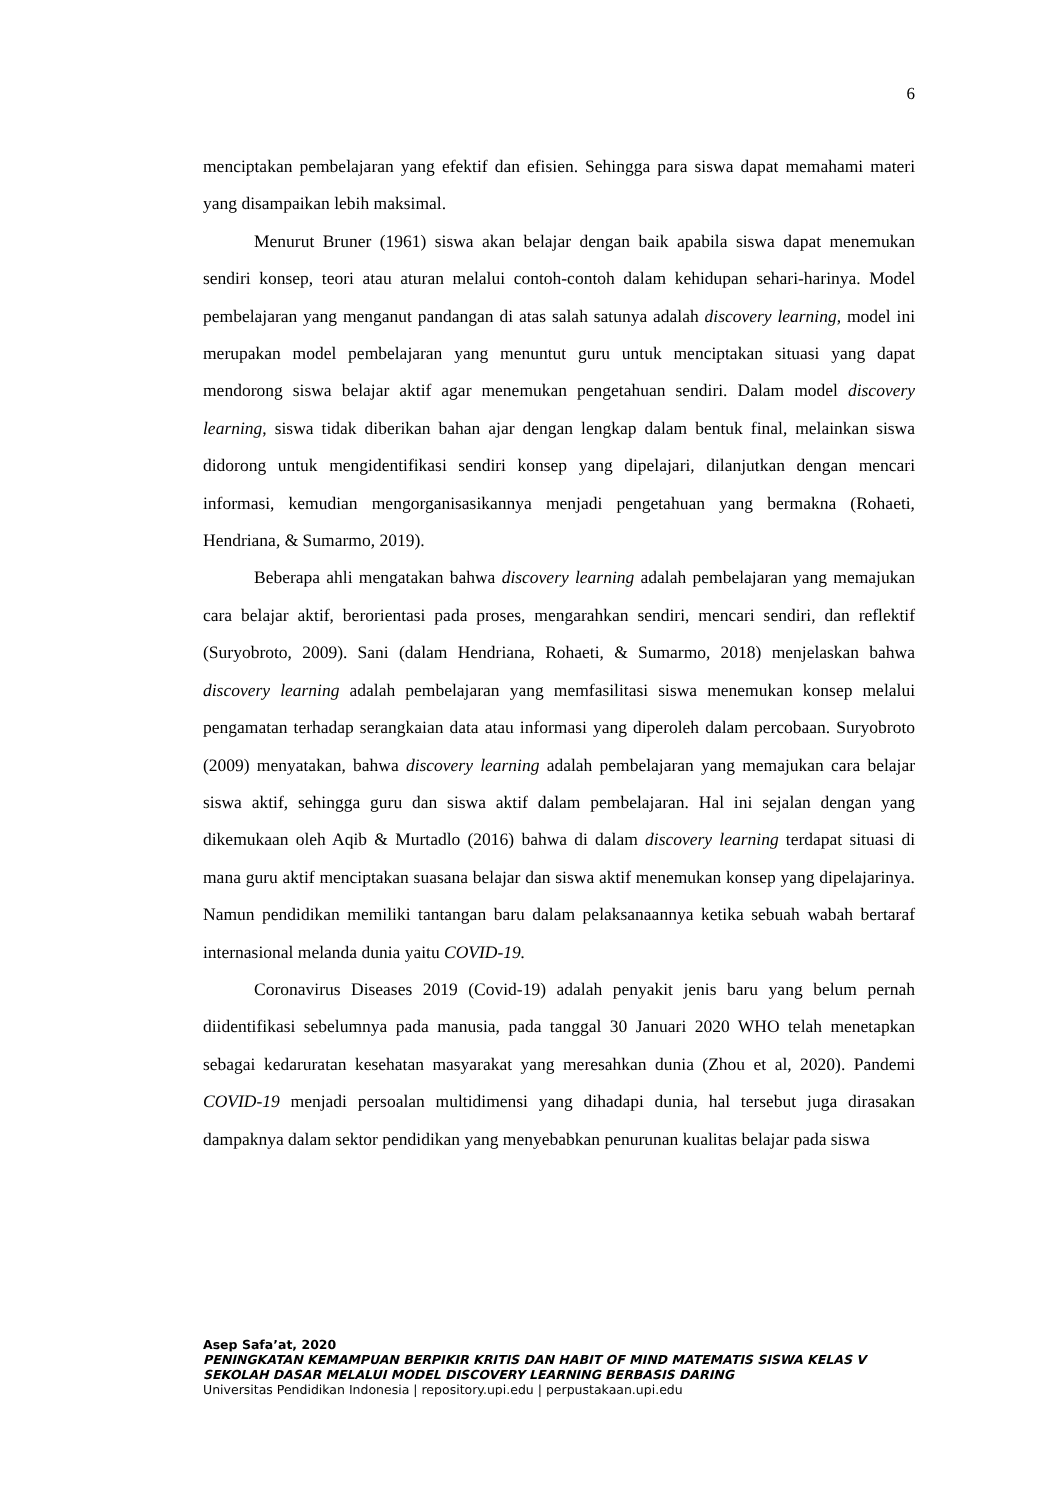6
menciptakan pembelajaran yang efektif dan efisien. Sehingga para siswa dapat memahami materi yang disampaikan lebih maksimal.
Menurut Bruner (1961) siswa akan belajar dengan baik apabila siswa dapat menemukan sendiri konsep, teori atau aturan melalui contoh-contoh dalam kehidupan sehari-harinya. Model pembelajaran yang menganut pandangan di atas salah satunya adalah discovery learning, model ini merupakan model pembelajaran yang menuntut guru untuk menciptakan situasi yang dapat mendorong siswa belajar aktif agar menemukan pengetahuan sendiri. Dalam model discovery learning, siswa tidak diberikan bahan ajar dengan lengkap dalam bentuk final, melainkan siswa didorong untuk mengidentifikasi sendiri konsep yang dipelajari, dilanjutkan dengan mencari informasi, kemudian mengorganisasikannya menjadi pengetahuan yang bermakna (Rohaeti, Hendriana, & Sumarmo, 2019).
Beberapa ahli mengatakan bahwa discovery learning adalah pembelajaran yang memajukan cara belajar aktif, berorientasi pada proses, mengarahkan sendiri, mencari sendiri, dan reflektif (Suryobroto, 2009). Sani (dalam Hendriana, Rohaeti, & Sumarmo, 2018) menjelaskan bahwa discovery learning adalah pembelajaran yang memfasilitasi siswa menemukan konsep melalui pengamatan terhadap serangkaian data atau informasi yang diperoleh dalam percobaan. Suryobroto (2009) menyatakan, bahwa discovery learning adalah pembelajaran yang memajukan cara belajar siswa aktif, sehingga guru dan siswa aktif dalam pembelajaran. Hal ini sejalan dengan yang dikemukaan oleh Aqib & Murtadlo (2016) bahwa di dalam discovery learning terdapat situasi di mana guru aktif menciptakan suasana belajar dan siswa aktif menemukan konsep yang dipelajarinya. Namun pendidikan memiliki tantangan baru dalam pelaksanaannya ketika sebuah wabah bertaraf internasional melanda dunia yaitu COVID-19.
Coronavirus Diseases 2019 (Covid-19) adalah penyakit jenis baru yang belum pernah diidentifikasi sebelumnya pada manusia, pada tanggal 30 Januari 2020 WHO telah menetapkan sebagai kedaruratan kesehatan masyarakat yang meresahkan dunia (Zhou et al, 2020). Pandemi COVID-19 menjadi persoalan multidimensi yang dihadapi dunia, hal tersebut juga dirasakan dampaknya dalam sektor pendidikan yang menyebabkan penurunan kualitas belajar pada siswa
Asep Safa’at, 2020
PENINGKATAN KEMAMPUAN BERPIKIR KRITIS DAN HABIT OF MIND MATEMATIS SISWA KELAS V SEKOLAH DASAR MELALUI MODEL DISCOVERY LEARNING BERBASIS DARING
Universitas Pendidikan Indonesia | repository.upi.edu | perpustakaan.upi.edu